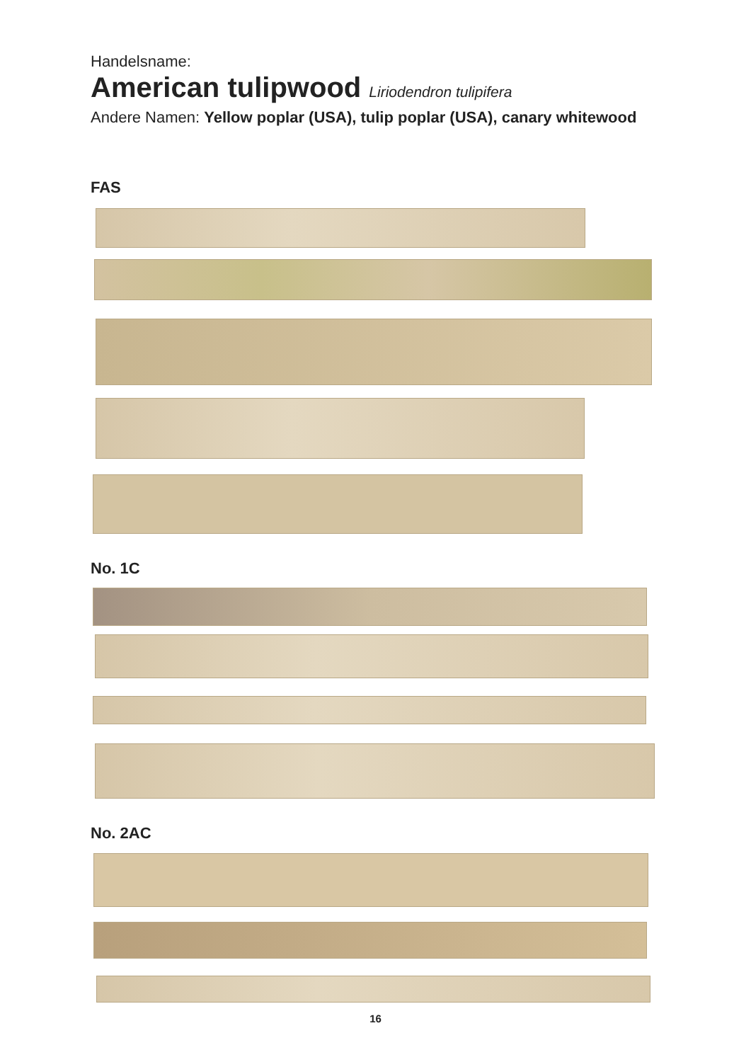Handelsname:
American tulipwood Liriodendron tulipifera
Andere Namen: Yellow poplar (USA), tulip poplar (USA), canary whitewood
FAS
No. 1C
No. 2AC
16